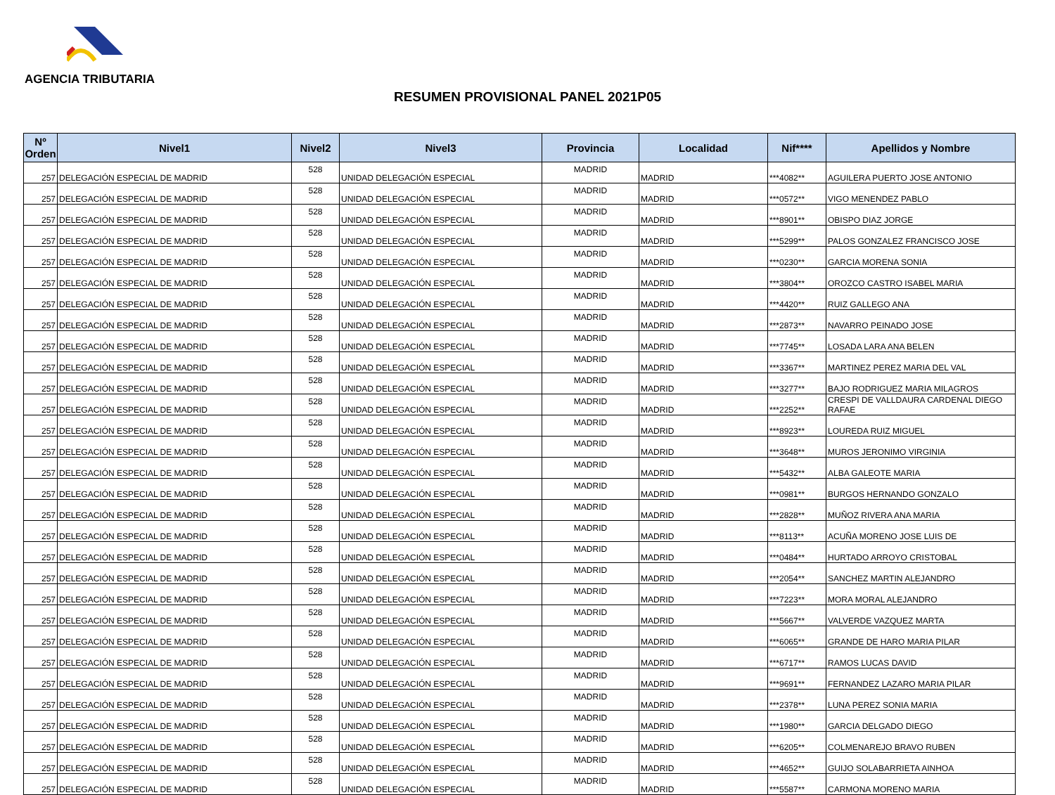AGENCIA TRIBUTARIA
RESUMEN PROVISIONAL PANEL 2021P05
| Nº Orden | Nivel1 | Nivel2 | Nivel3 | Provincia | Localidad | Nif**** | Apellidos y Nombre |
| --- | --- | --- | --- | --- | --- | --- | --- |
| 257 | DELEGACIÓN ESPECIAL DE MADRID | 528 | UNIDAD DELEGACIÓN ESPECIAL | MADRID | MADRID | ***4082** | AGUILERA PUERTO JOSE ANTONIO |
| 257 | DELEGACIÓN ESPECIAL DE MADRID | 528 | UNIDAD DELEGACIÓN ESPECIAL | MADRID | MADRID | ***0572** | VIGO MENENDEZ PABLO |
| 257 | DELEGACIÓN ESPECIAL DE MADRID | 528 | UNIDAD DELEGACIÓN ESPECIAL | MADRID | MADRID | ***8901** | OBISPO DIAZ JORGE |
| 257 | DELEGACIÓN ESPECIAL DE MADRID | 528 | UNIDAD DELEGACIÓN ESPECIAL | MADRID | MADRID | ***5299** | PALOS GONZALEZ FRANCISCO JOSE |
| 257 | DELEGACIÓN ESPECIAL DE MADRID | 528 | UNIDAD DELEGACIÓN ESPECIAL | MADRID | MADRID | ***0230** | GARCIA MORENA SONIA |
| 257 | DELEGACIÓN ESPECIAL DE MADRID | 528 | UNIDAD DELEGACIÓN ESPECIAL | MADRID | MADRID | ***3804** | OROZCO CASTRO ISABEL MARIA |
| 257 | DELEGACIÓN ESPECIAL DE MADRID | 528 | UNIDAD DELEGACIÓN ESPECIAL | MADRID | MADRID | ***4420** | RUIZ GALLEGO ANA |
| 257 | DELEGACIÓN ESPECIAL DE MADRID | 528 | UNIDAD DELEGACIÓN ESPECIAL | MADRID | MADRID | ***2873** | NAVARRO PEINADO JOSE |
| 257 | DELEGACIÓN ESPECIAL DE MADRID | 528 | UNIDAD DELEGACIÓN ESPECIAL | MADRID | MADRID | ***7745** | LOSADA LARA ANA BELEN |
| 257 | DELEGACIÓN ESPECIAL DE MADRID | 528 | UNIDAD DELEGACIÓN ESPECIAL | MADRID | MADRID | ***3367** | MARTINEZ PEREZ MARIA DEL VAL |
| 257 | DELEGACIÓN ESPECIAL DE MADRID | 528 | UNIDAD DELEGACIÓN ESPECIAL | MADRID | MADRID | ***3277** | BAJO RODRIGUEZ MARIA MILAGROS |
| 257 | DELEGACIÓN ESPECIAL DE MADRID | 528 | UNIDAD DELEGACIÓN ESPECIAL | MADRID | MADRID | ***2252** | CRESPI DE VALLDAURA CARDENAL DIEGO RAFAE |
| 257 | DELEGACIÓN ESPECIAL DE MADRID | 528 | UNIDAD DELEGACIÓN ESPECIAL | MADRID | MADRID | ***8923** | LOUREDA RUIZ MIGUEL |
| 257 | DELEGACIÓN ESPECIAL DE MADRID | 528 | UNIDAD DELEGACIÓN ESPECIAL | MADRID | MADRID | ***3648** | MUROS JERONIMO VIRGINIA |
| 257 | DELEGACIÓN ESPECIAL DE MADRID | 528 | UNIDAD DELEGACIÓN ESPECIAL | MADRID | MADRID | ***5432** | ALBA GALEOTE MARIA |
| 257 | DELEGACIÓN ESPECIAL DE MADRID | 528 | UNIDAD DELEGACIÓN ESPECIAL | MADRID | MADRID | ***0981** | BURGOS HERNANDO GONZALO |
| 257 | DELEGACIÓN ESPECIAL DE MADRID | 528 | UNIDAD DELEGACIÓN ESPECIAL | MADRID | MADRID | ***2828** | MUÑOZ RIVERA ANA MARIA |
| 257 | DELEGACIÓN ESPECIAL DE MADRID | 528 | UNIDAD DELEGACIÓN ESPECIAL | MADRID | MADRID | ***8113** | ACUÑA MORENO JOSE LUIS DE |
| 257 | DELEGACIÓN ESPECIAL DE MADRID | 528 | UNIDAD DELEGACIÓN ESPECIAL | MADRID | MADRID | ***0484** | HURTADO ARROYO CRISTOBAL |
| 257 | DELEGACIÓN ESPECIAL DE MADRID | 528 | UNIDAD DELEGACIÓN ESPECIAL | MADRID | MADRID | ***2054** | SANCHEZ MARTIN ALEJANDRO |
| 257 | DELEGACIÓN ESPECIAL DE MADRID | 528 | UNIDAD DELEGACIÓN ESPECIAL | MADRID | MADRID | ***7223** | MORA MORAL ALEJANDRO |
| 257 | DELEGACIÓN ESPECIAL DE MADRID | 528 | UNIDAD DELEGACIÓN ESPECIAL | MADRID | MADRID | ***5667** | VALVERDE VAZQUEZ MARTA |
| 257 | DELEGACIÓN ESPECIAL DE MADRID | 528 | UNIDAD DELEGACIÓN ESPECIAL | MADRID | MADRID | ***6065** | GRANDE DE HARO MARIA PILAR |
| 257 | DELEGACIÓN ESPECIAL DE MADRID | 528 | UNIDAD DELEGACIÓN ESPECIAL | MADRID | MADRID | ***6717** | RAMOS LUCAS DAVID |
| 257 | DELEGACIÓN ESPECIAL DE MADRID | 528 | UNIDAD DELEGACIÓN ESPECIAL | MADRID | MADRID | ***9691** | FERNANDEZ LAZARO MARIA PILAR |
| 257 | DELEGACIÓN ESPECIAL DE MADRID | 528 | UNIDAD DELEGACIÓN ESPECIAL | MADRID | MADRID | ***2378** | LUNA PEREZ SONIA MARIA |
| 257 | DELEGACIÓN ESPECIAL DE MADRID | 528 | UNIDAD DELEGACIÓN ESPECIAL | MADRID | MADRID | ***1980** | GARCIA DELGADO DIEGO |
| 257 | DELEGACIÓN ESPECIAL DE MADRID | 528 | UNIDAD DELEGACIÓN ESPECIAL | MADRID | MADRID | ***6205** | COLMENAREJO BRAVO RUBEN |
| 257 | DELEGACIÓN ESPECIAL DE MADRID | 528 | UNIDAD DELEGACIÓN ESPECIAL | MADRID | MADRID | ***4652** | GUIJO SOLABARRIETA AINHOA |
| 257 | DELEGACIÓN ESPECIAL DE MADRID | 528 | UNIDAD DELEGACIÓN ESPECIAL | MADRID | MADRID | ***5587** | CARMONA MORENO MARIA |